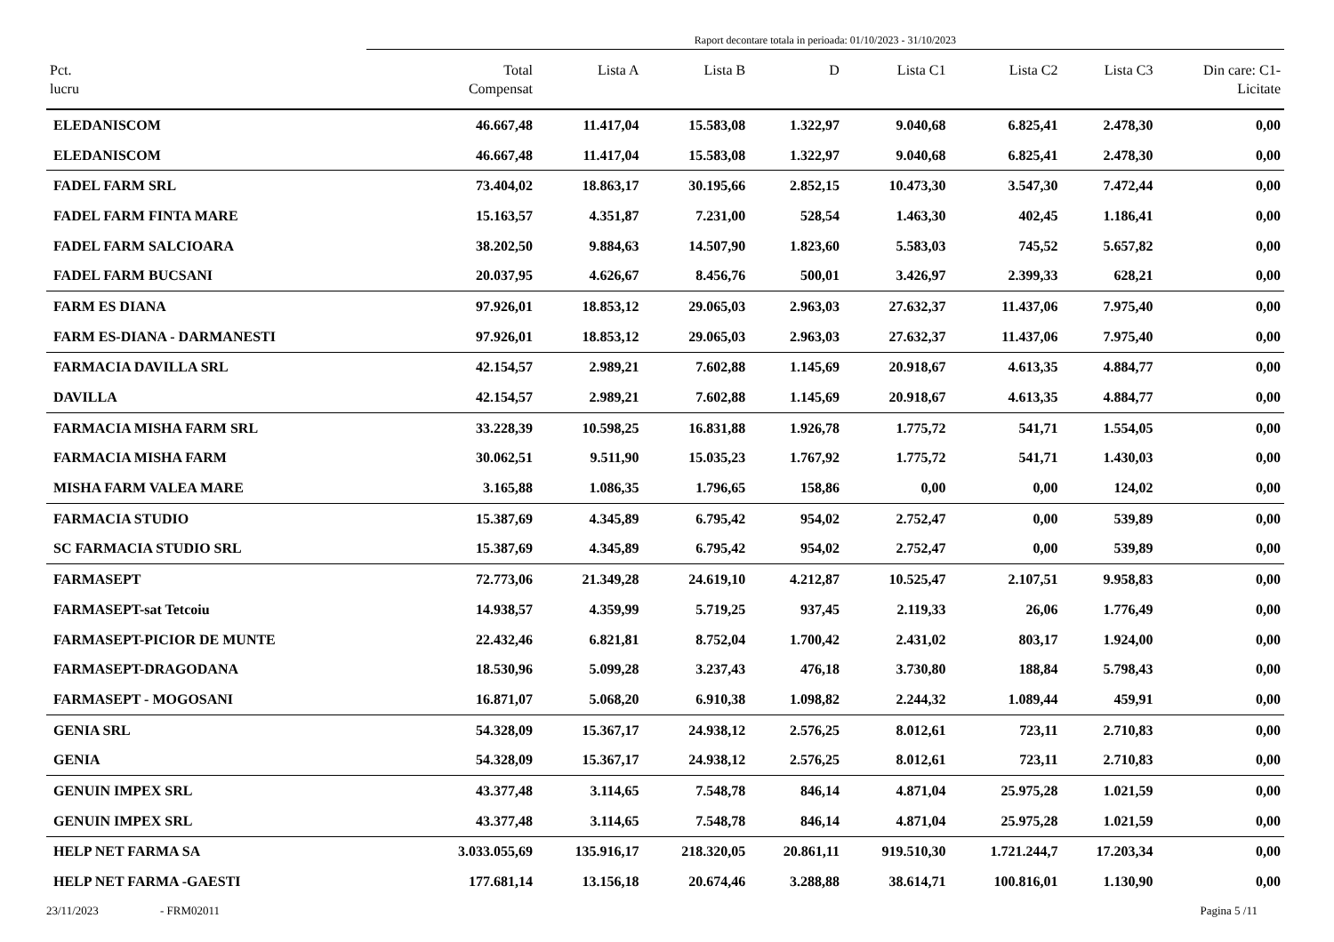Raport decontare totala in perioada: 01/10/2023 - 31/10/2023
| Pct. lucru | Total Compensat | Lista A | Lista B | D | Lista C1 | Lista C2 | Lista C3 | Din care: C1- Licitate |
| --- | --- | --- | --- | --- | --- | --- | --- | --- |
| ELEDANISCOM | 46.667,48 | 11.417,04 | 15.583,08 | 1.322,97 | 9.040,68 | 6.825,41 | 2.478,30 | 0,00 |
| ELEDANISCOM | 46.667,48 | 11.417,04 | 15.583,08 | 1.322,97 | 9.040,68 | 6.825,41 | 2.478,30 | 0,00 |
| FADEL FARM SRL | 73.404,02 | 18.863,17 | 30.195,66 | 2.852,15 | 10.473,30 | 3.547,30 | 7.472,44 | 0,00 |
| FADEL FARM FINTA MARE | 15.163,57 | 4.351,87 | 7.231,00 | 528,54 | 1.463,30 | 402,45 | 1.186,41 | 0,00 |
| FADEL FARM SALCIOARA | 38.202,50 | 9.884,63 | 14.507,90 | 1.823,60 | 5.583,03 | 745,52 | 5.657,82 | 0,00 |
| FADEL FARM BUCSANI | 20.037,95 | 4.626,67 | 8.456,76 | 500,01 | 3.426,97 | 2.399,33 | 628,21 | 0,00 |
| FARM ES DIANA | 97.926,01 | 18.853,12 | 29.065,03 | 2.963,03 | 27.632,37 | 11.437,06 | 7.975,40 | 0,00 |
| FARM ES-DIANA - DARMANESTI | 97.926,01 | 18.853,12 | 29.065,03 | 2.963,03 | 27.632,37 | 11.437,06 | 7.975,40 | 0,00 |
| FARMACIA DAVILLA SRL | 42.154,57 | 2.989,21 | 7.602,88 | 1.145,69 | 20.918,67 | 4.613,35 | 4.884,77 | 0,00 |
| DAVILLA | 42.154,57 | 2.989,21 | 7.602,88 | 1.145,69 | 20.918,67 | 4.613,35 | 4.884,77 | 0,00 |
| FARMACIA MISHA FARM SRL | 33.228,39 | 10.598,25 | 16.831,88 | 1.926,78 | 1.775,72 | 541,71 | 1.554,05 | 0,00 |
| FARMACIA MISHA FARM | 30.062,51 | 9.511,90 | 15.035,23 | 1.767,92 | 1.775,72 | 541,71 | 1.430,03 | 0,00 |
| MISHA FARM VALEA MARE | 3.165,88 | 1.086,35 | 1.796,65 | 158,86 | 0,00 | 0,00 | 124,02 | 0,00 |
| FARMACIA STUDIO | 15.387,69 | 4.345,89 | 6.795,42 | 954,02 | 2.752,47 | 0,00 | 539,89 | 0,00 |
| SC FARMACIA STUDIO SRL | 15.387,69 | 4.345,89 | 6.795,42 | 954,02 | 2.752,47 | 0,00 | 539,89 | 0,00 |
| FARMASEPT | 72.773,06 | 21.349,28 | 24.619,10 | 4.212,87 | 10.525,47 | 2.107,51 | 9.958,83 | 0,00 |
| FARMASEPT-sat Tetcoiu | 14.938,57 | 4.359,99 | 5.719,25 | 937,45 | 2.119,33 | 26,06 | 1.776,49 | 0,00 |
| FARMASEPT-PICIOR DE MUNTE | 22.432,46 | 6.821,81 | 8.752,04 | 1.700,42 | 2.431,02 | 803,17 | 1.924,00 | 0,00 |
| FARMASEPT-DRAGODANA | 18.530,96 | 5.099,28 | 3.237,43 | 476,18 | 3.730,80 | 188,84 | 5.798,43 | 0,00 |
| FARMASEPT - MOGOSANI | 16.871,07 | 5.068,20 | 6.910,38 | 1.098,82 | 2.244,32 | 1.089,44 | 459,91 | 0,00 |
| GENIA SRL | 54.328,09 | 15.367,17 | 24.938,12 | 2.576,25 | 8.012,61 | 723,11 | 2.710,83 | 0,00 |
| GENIA | 54.328,09 | 15.367,17 | 24.938,12 | 2.576,25 | 8.012,61 | 723,11 | 2.710,83 | 0,00 |
| GENUIN IMPEX SRL | 43.377,48 | 3.114,65 | 7.548,78 | 846,14 | 4.871,04 | 25.975,28 | 1.021,59 | 0,00 |
| GENUIN IMPEX SRL | 43.377,48 | 3.114,65 | 7.548,78 | 846,14 | 4.871,04 | 25.975,28 | 1.021,59 | 0,00 |
| HELP NET FARMA SA | 3.033.055,69 | 135.916,17 | 218.320,05 | 20.861,11 | 919.510,30 | 1.721.244,7 | 17.203,34 | 0,00 |
| HELP NET FARMA -GAESTI | 177.681,14 | 13.156,18 | 20.674,46 | 3.288,88 | 38.614,71 | 100.816,01 | 1.130,90 | 0,00 |
23/11/2023 - FRM02011 Pagina 5 /11